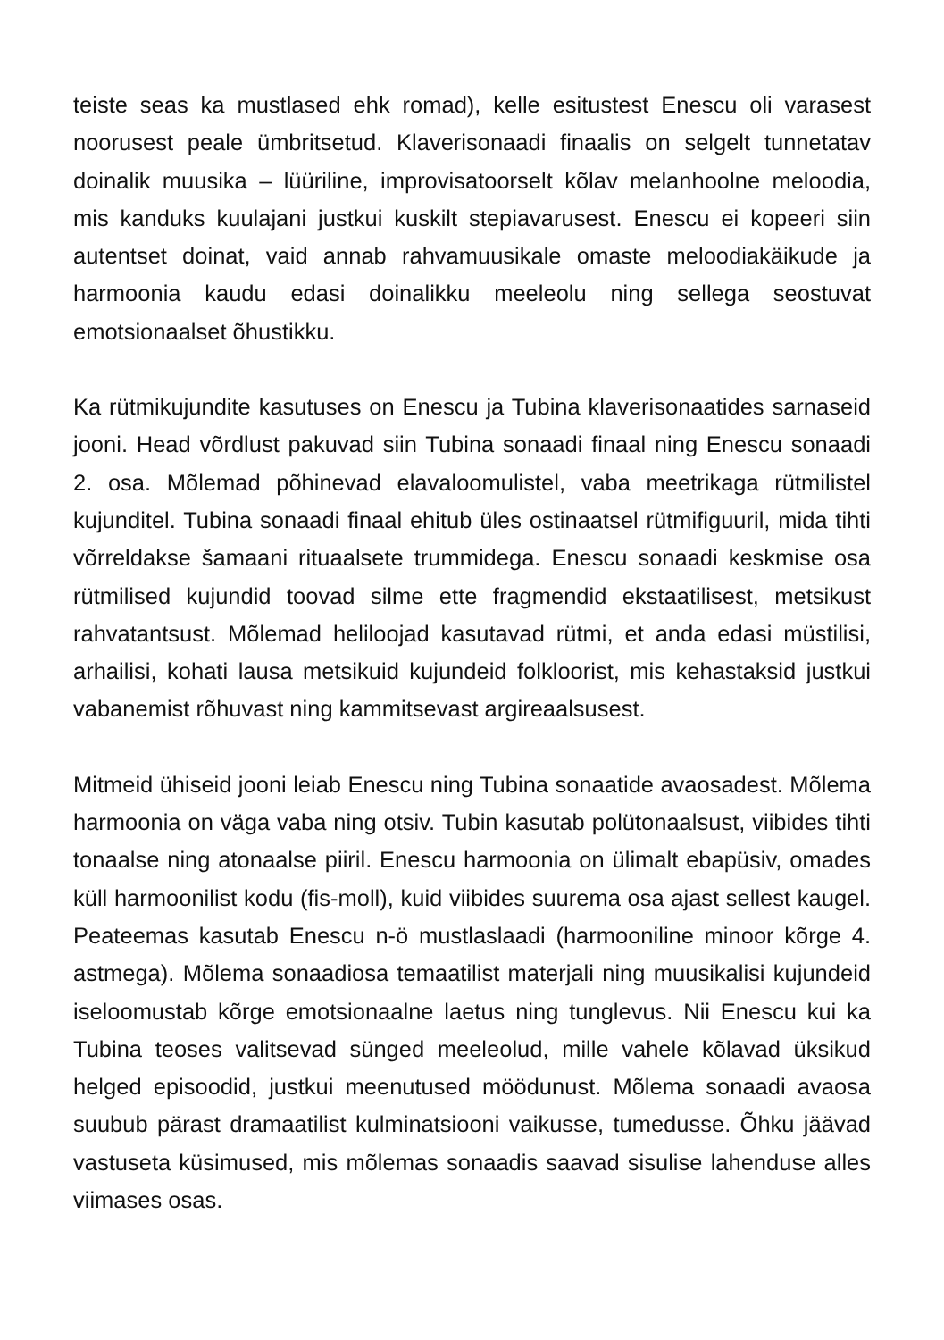teiste seas ka mustlased ehk romad), kelle esitustest Enescu oli varasest noorusest peale ümbritsetud. Klaverisonaadi finaalis on selgelt tunnetatav doinalik muusika – lüüriline, improvisatoorselt kõlav melanhoolne meloodia, mis kanduks kuulajani justkui kuskilt stepiavarusest. Enescu ei kopeeri siin autentset doinat, vaid annab rahvamuusikale omaste meloodiakäikude ja harmoonia kaudu edasi doinalikku meeleolu ning sellega seostuvat emotsionaalset õhustikku.
Ka rütmikujundite kasutuses on Enescu ja Tubina klaverisonaatides sarnaseid jooni. Head võrdlust pakuvad siin Tubina sonaadi finaal ning Enescu sonaadi 2. osa. Mõlemad põhinevad elavaloomulistel, vaba meetrikaga rütmilistel kujunditel. Tubina sonaadi finaal ehitub üles ostinaatsel rütmifiguuril, mida tihti võrreldakse šamaani rituaalsete trummidega. Enescu sonaadi keskmise osa rütmilised kujundid toovad silme ette fragmendid ekstaatilisest, metsikust rahvatantsust. Mõlemad heliloojad kasutavad rütmi, et anda edasi müstilisi, arhailisi, kohati lausa metsikuid kujundeid folkloorist, mis kehastaksid justkui vabanemist rõhuvast ning kammitsevast argireaalsusest.
Mitmeid ühiseid jooni leiab Enescu ning Tubina sonaatide avaosadest. Mõlema harmoonia on väga vaba ning otsiv. Tubin kasutab polütonaalsust, viibides tihti tonaalse ning atonaalse piiril. Enescu harmoonia on ülimalt ebapüsiv, omades küll harmoonilist kodu (fis-moll), kuid viibides suurema osa ajast sellest kaugel. Peateemas kasutab Enescu n-ö mustlaslaadi (harmooniline minoor kõrge 4. astmega). Mõlema sonaadiosa temaatilist materjali ning muusikalisi kujundeid iseloomustab kõrge emotsionaalne laetus ning tunglevus. Nii Enescu kui ka Tubina teoses valitsevad sünged meeleolud, mille vahele kõlavad üksikud helged episoodid, justkui meenutused möödunust. Mõlema sonaadi avaosa suubub pärast dramaatilist kulminatsiooni vaikusse, tumedusse. Õhku jäävad vastuseta küsimused, mis mõlemas sonaadis saavad sisulise lahenduse alles viimases osas.